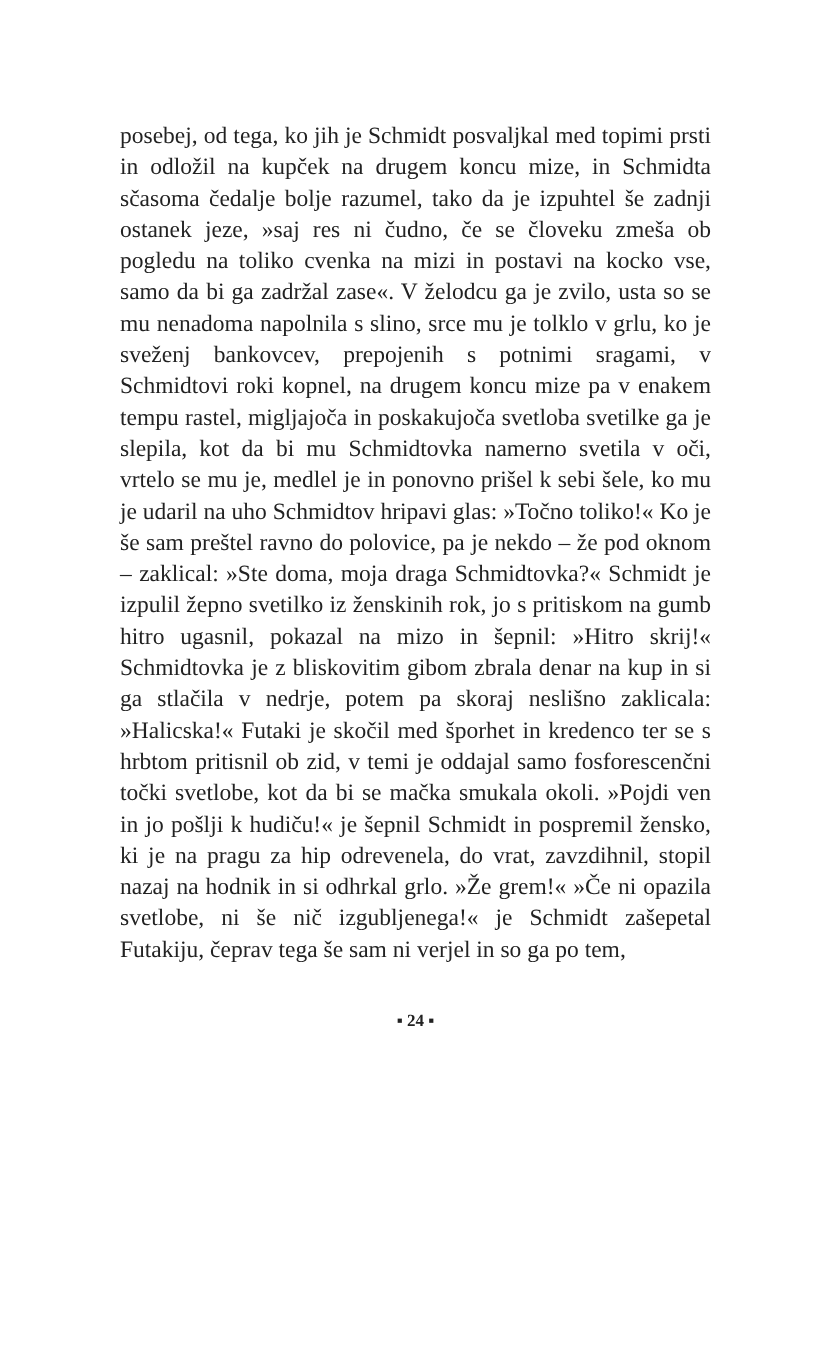posebej, od tega, ko jih je Schmidt posvaljkal med topimi prsti in odložil na kupček na drugem koncu mize, in Schmidta sčasoma čedalje bolje razumel, tako da je izpuhtel še zadnji ostanek jeze, »saj res ni čudno, če se človeku zmeša ob pogledu na toliko cvenka na mizi in postavi na kocko vse, samo da bi ga zadržal zase«. V želodcu ga je zvilo, usta so se mu nenadoma napolnila s slino, srce mu je tolklo v grlu, ko je sveženj bankovcev, prepojenih s potnimi sragami, v Schmidtovi roki kopnel, na drugem koncu mize pa v enakem tempu rastel, migljajoča in poskakujoča svetloba svetilke ga je slepila, kot da bi mu Schmidtovka namerno svetila v oči, vrtelo se mu je, medlel je in ponovno prišel k sebi šele, ko mu je udaril na uho Schmidtov hripavi glas: »Točno toliko!« Ko je še sam preštel ravno do polovice, pa je nekdo – že pod oknom – zaklical: »Ste doma, moja draga Schmidtovka?« Schmidt je izpulil žepno svetilko iz ženskinih rok, jo s pritiskom na gumb hitro ugasnil, pokazal na mizo in šepnil: »Hitro skrij!« Schmidtovka je z bliskovitim gibom zbrala denar na kup in si ga stlačila v nedrje, potem pa skoraj neslišno zaklicala: »Halicska!« Futaki je skočil med šporhet in kredenco ter se s hrbtom pritisnil ob zid, v temi je oddajal samo fosforescenčni točki svetlobe, kot da bi se mačka smukala okoli. »Pojdi ven in jo pošlji k hudiču!« je šepnil Schmidt in pospremil žensko, ki je na pragu za hip odrevenela, do vrat, zavzdihnil, stopil nazaj na hodnik in si odhrkal grlo. »Že grem!« »Če ni opazila svetlobe, ni še nič izgubljenega!« je Schmidt zašepetal Futakiju, čeprav tega še sam ni verjel in so ga po tem,
▪ 24 ▪